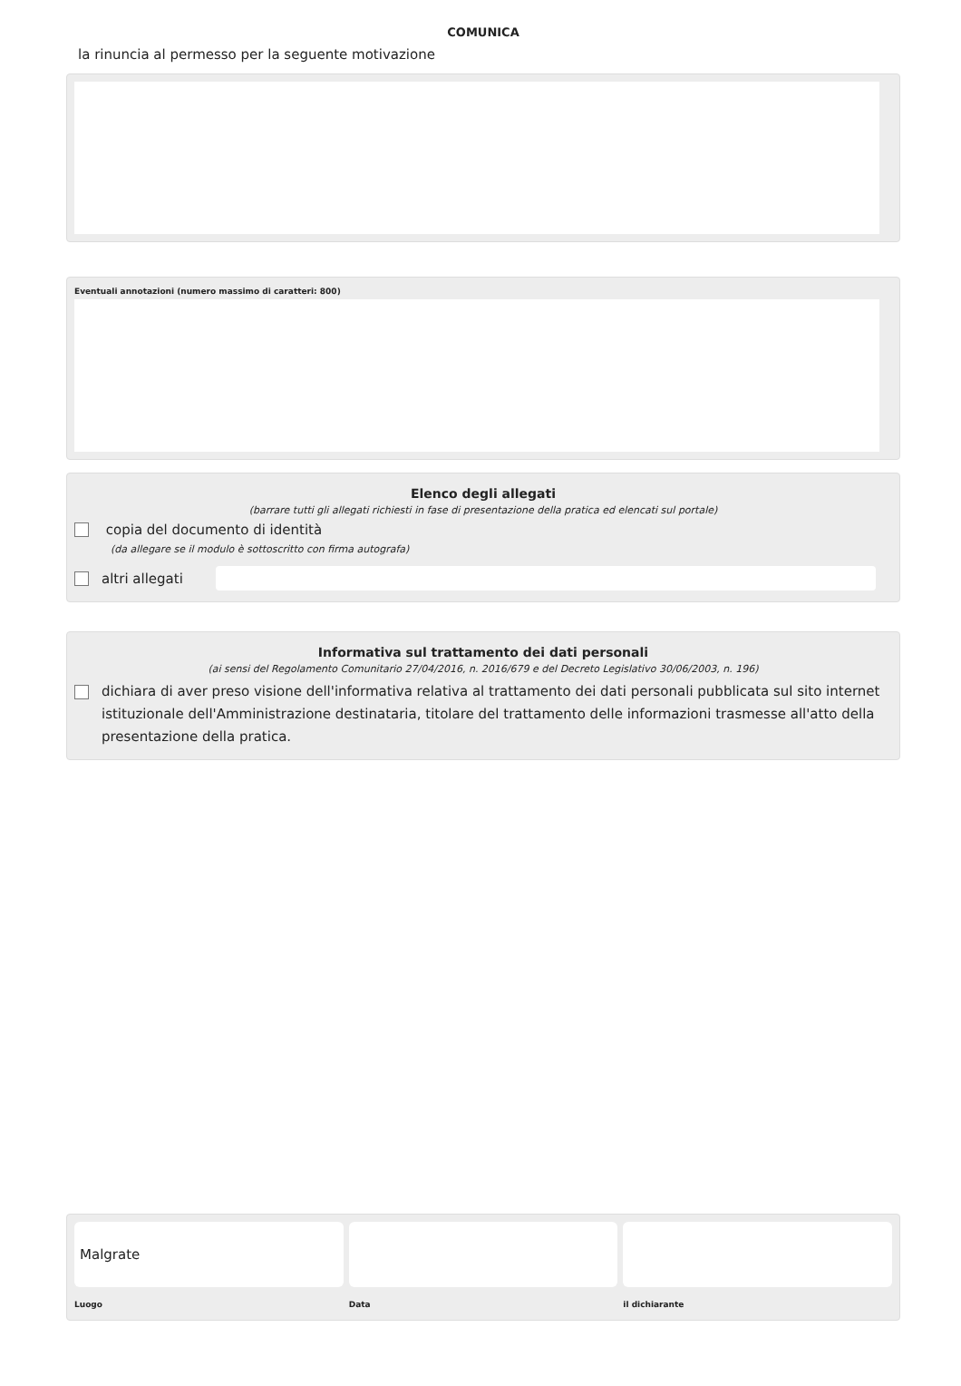COMUNICA
la rinuncia al permesso per la seguente motivazione
Eventuali annotazioni (numero massimo di caratteri: 800)
Elenco degli allegati
(barrare tutti gli allegati richiesti in fase di presentazione della pratica ed elencati sul portale)
copia del documento di identità
(da allegare se il modulo è sottoscritto con firma autografa)
altri allegati
Informativa sul trattamento dei dati personali
(ai sensi del Regolamento Comunitario 27/04/2016, n. 2016/679 e del Decreto Legislativo 30/06/2003, n. 196)
dichiara di aver preso visione dell'informativa relativa al trattamento dei dati personali pubblicata sul sito internet istituzionale dell'Amministrazione destinataria, titolare del trattamento delle informazioni trasmesse all'atto della presentazione della pratica.
Malgrate
Luogo
Data il dichiarante